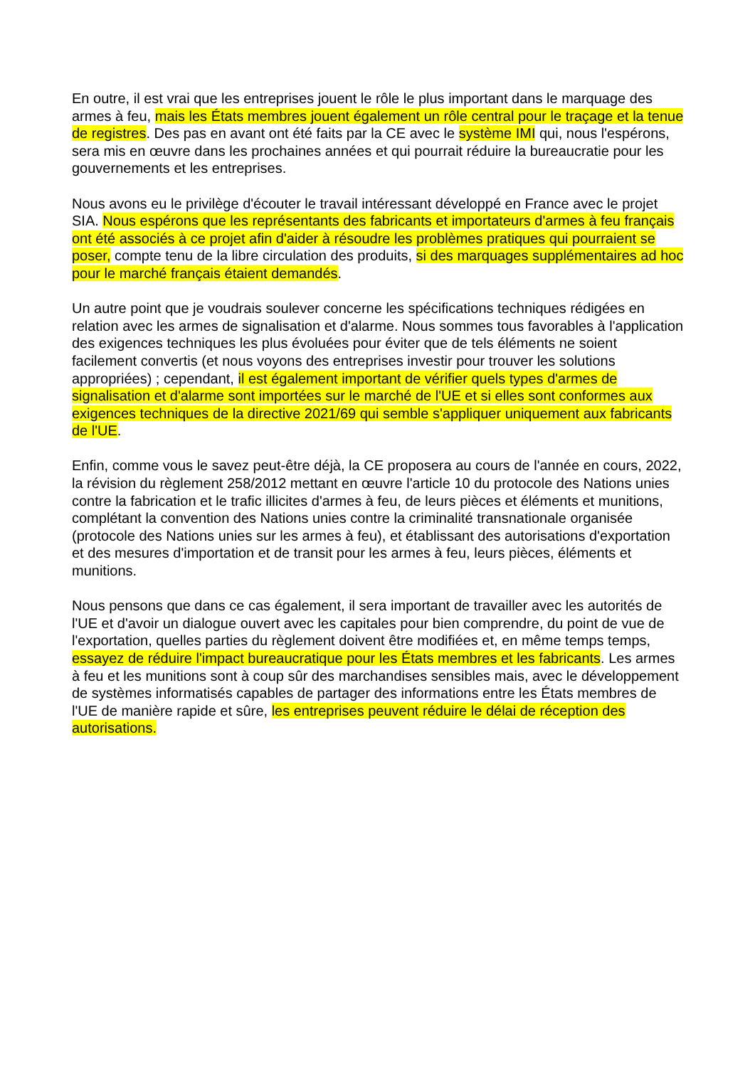En outre, il est vrai que les entreprises jouent le rôle le plus important dans le marquage des armes à feu, mais les États membres jouent également un rôle central pour le traçage et la tenue de registres. Des pas en avant ont été faits par la CE avec le système IMI qui, nous l'espérons, sera mis en œuvre dans les prochaines années et qui pourrait réduire la bureaucratie pour les gouvernements et les entreprises.
Nous avons eu le privilège d'écouter le travail intéressant développé en France avec le projet SIA. Nous espérons que les représentants des fabricants et importateurs d'armes à feu français ont été associés à ce projet afin d'aider à résoudre les problèmes pratiques qui pourraient se poser, compte tenu de la libre circulation des produits, si des marquages supplémentaires ad hoc pour le marché français étaient demandés.
Un autre point que je voudrais soulever concerne les spécifications techniques rédigées en relation avec les armes de signalisation et d'alarme. Nous sommes tous favorables à l'application des exigences techniques les plus évoluées pour éviter que de tels éléments ne soient facilement convertis (et nous voyons des entreprises investir pour trouver les solutions appropriées) ; cependant, il est également important de vérifier quels types d'armes de signalisation et d'alarme sont importées sur le marché de l'UE et si elles sont conformes aux exigences techniques de la directive 2021/69 qui semble s'appliquer uniquement aux fabricants de l'UE.
Enfin, comme vous le savez peut-être déjà, la CE proposera au cours de l'année en cours, 2022, la révision du règlement 258/2012 mettant en œuvre l'article 10 du protocole des Nations unies contre la fabrication et le trafic illicites d'armes à feu, de leurs pièces et éléments et munitions, complétant la convention des Nations unies contre la criminalité transnationale organisée (protocole des Nations unies sur les armes à feu), et établissant des autorisations d'exportation et des mesures d'importation et de transit pour les armes à feu, leurs pièces, éléments et munitions.
Nous pensons que dans ce cas également, il sera important de travailler avec les autorités de l'UE et d'avoir un dialogue ouvert avec les capitales pour bien comprendre, du point de vue de l'exportation, quelles parties du règlement doivent être modifiées et, en même temps temps, essayez de réduire l'impact bureaucratique pour les États membres et les fabricants. Les armes à feu et les munitions sont à coup sûr des marchandises sensibles mais, avec le développement de systèmes informatisés capables de partager des informations entre les États membres de l'UE de manière rapide et sûre, les entreprises peuvent réduire le délai de réception des autorisations.